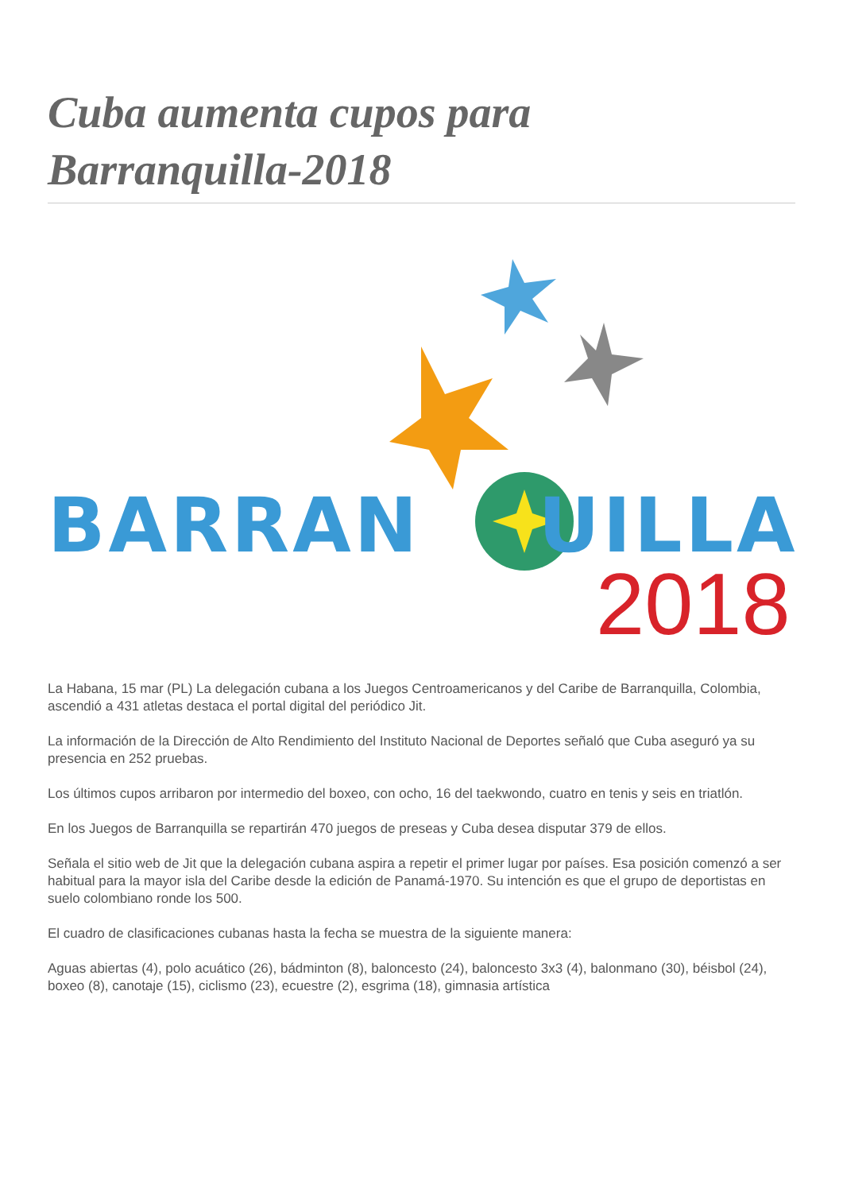Cuba aumenta cupos para Barranquilla-2018
BARRAN UILLA
2018
La Habana, 15 mar (PL) La delegación cubana a los Juegos Centroamericanos y del Caribe de Barranquilla, Colombia, ascendió a 431 atletas destaca el portal digital del periódico Jit.
La información de la Dirección de Alto Rendimiento del Instituto Nacional de Deportes señaló que Cuba aseguró ya su presencia en 252 pruebas.
Los últimos cupos arribaron por intermedio del boxeo, con ocho, 16 del taekwondo, cuatro en tenis y seis en triatlón.
En los Juegos de Barranquilla se repartirán 470 juegos de preseas y Cuba desea disputar 379 de ellos.
Señala el sitio web de Jit que la delegación cubana aspira a repetir el primer lugar por países. Esa posición comenzó a ser habitual para la mayor isla del Caribe desde la edición de Panamá-1970. Su intención es que el grupo de deportistas en suelo colombiano ronde los 500.
El cuadro de clasificaciones cubanas hasta la fecha se muestra de la siguiente manera:
Aguas abiertas (4), polo acuático (26), bádminton (8), baloncesto (24), baloncesto 3x3 (4), balonmano (30), béisbol (24), boxeo (8), canotaje (15), ciclismo (23), ecuestre (2), esgrima (18), gimnasia artística